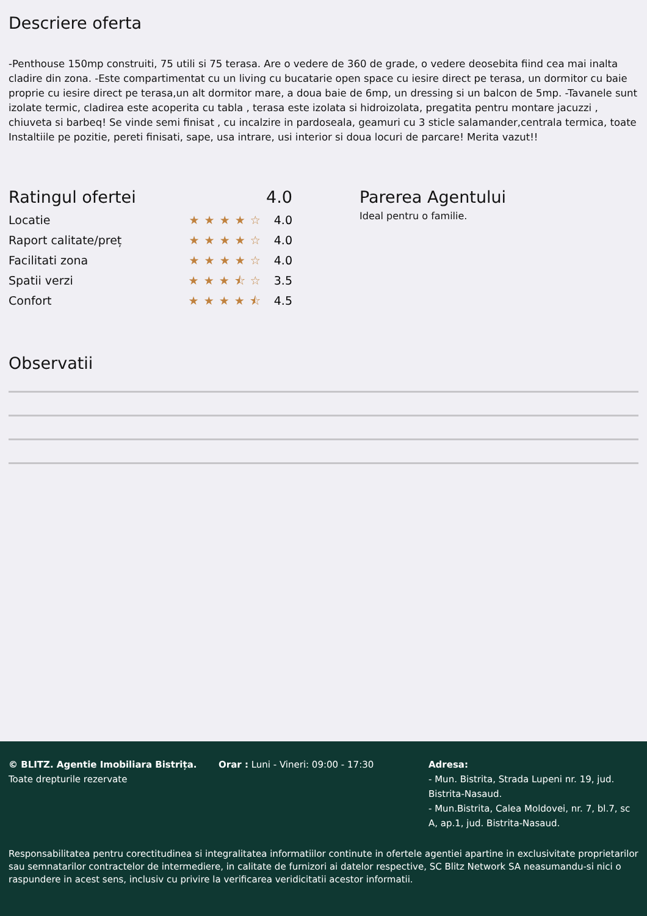Descriere oferta
-Penthouse 150mp construiti, 75 utili si 75 terasa. Are o vedere de 360 de grade, o vedere deosebita fiind cea mai inalta cladire din zona. -Este compartimentat cu un living cu bucatarie open space cu iesire direct pe terasa, un dormitor cu baie proprie cu iesire direct pe terasa,un alt dormitor mare, a doua baie de 6mp, un dressing si un balcon de 5mp. -Tavanele sunt izolate termic, cladirea este acoperita cu tabla , terasa este izolata si hidroizolata, pregatita pentru montare jacuzzi , chiuveta si barbeq! Se vinde semi finisat , cu incalzire in pardoseala, geamuri cu 3 sticle salamander,centrala termica, toate Instaltiile pe pozitie, pereti finisati, sape, usa intrare, usi interior si doua locuri de parcare! Merita vazut!!
Ratingul ofertei 4.0
Locatie ★★★★☆ 4.0
Raport calitate/preț ★★★★☆ 4.0
Facilitati zona ★★★★☆ 4.0
Spatii verzi ★★★⯪☆ 3.5
Confort ★★★★⯪ 4.5
Parerea Agentului
Ideal pentru o familie.
Observatii
© BLITZ. Agentie Imobiliara Bistrița.
Toate drepturile rezervate
Orar : Luni - Vineri: 09:00 - 17:30 Adresa:
- Mun. Bistrita, Strada Lupeni nr. 19, jud. Bistrita-Nasaud.
- Mun.Bistrita, Calea Moldovei, nr. 7, bl.7, sc A, ap.1, jud. Bistrita-Nasaud.
Responsabilitatea pentru corectitudinea si integralitatea informatiilor continute in ofertele agentiei apartine in exclusivitate proprietarilor sau semnatarilor contractelor de intermediere, in calitate de furnizori ai datelor respective, SC Blitz Network SA neasumandu-si nici o raspundere in acest sens, inclusiv cu privire la verificarea veridicitatii acestor informatii.